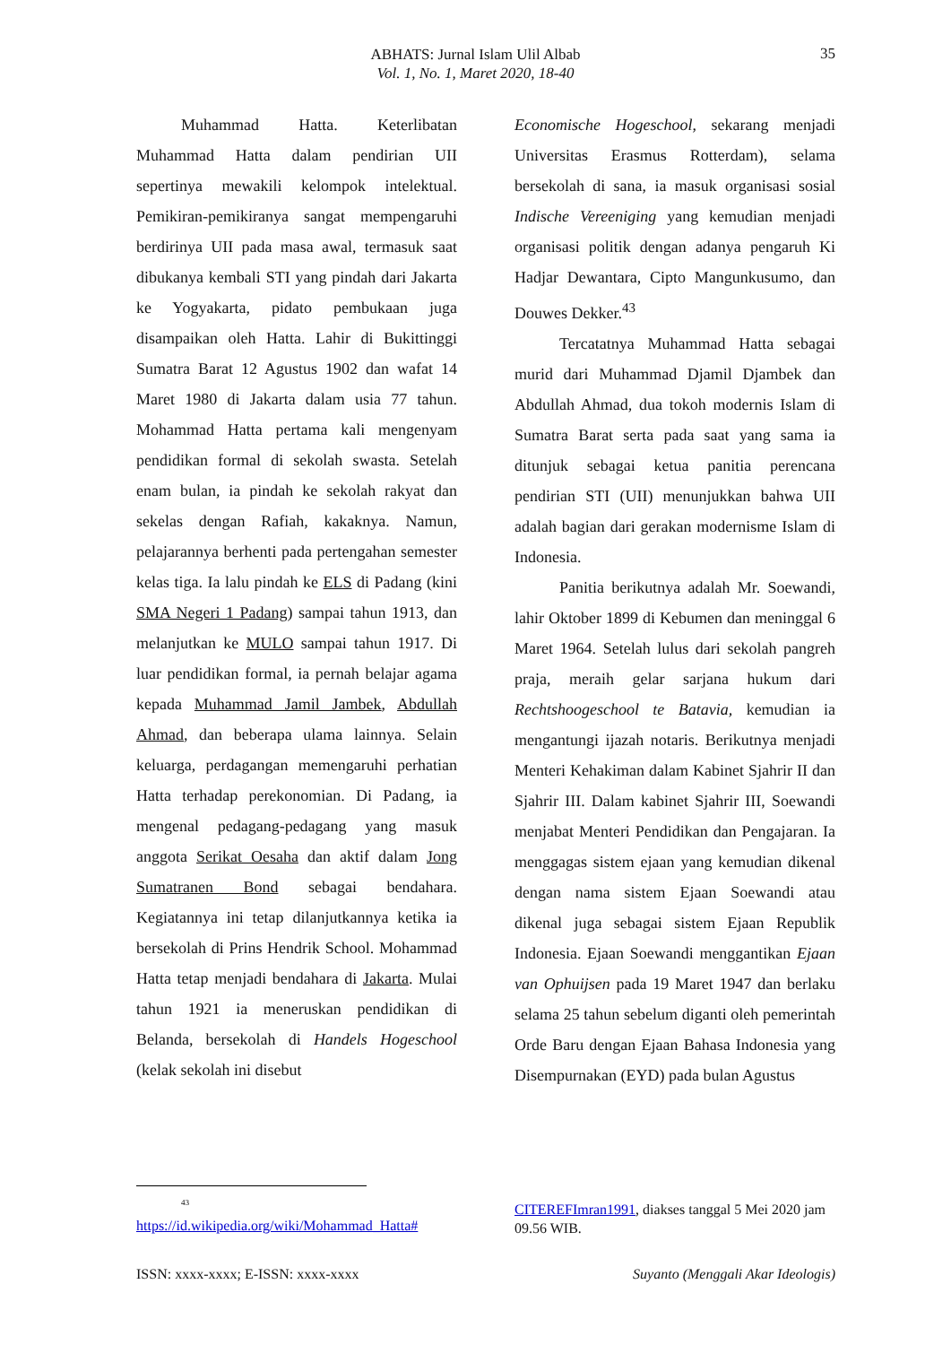ABHATS: Jurnal Islam Ulil Albab
Vol. 1, No. 1, Maret 2020, 18-40
35
Muhammad Hatta. Keterlibatan Muhammad Hatta dalam pendirian UII sepertinya mewakili kelompok intelektual. Pemikiran-pemikiranya sangat mempengaruhi berdirinya UII pada masa awal, termasuk saat dibukanya kembali STI yang pindah dari Jakarta ke Yogyakarta, pidato pembukaan juga disampaikan oleh Hatta. Lahir di Bukittinggi Sumatra Barat 12 Agustus 1902 dan wafat 14 Maret 1980 di Jakarta dalam usia 77 tahun. Mohammad Hatta pertama kali mengenyam pendidikan formal di sekolah swasta. Setelah enam bulan, ia pindah ke sekolah rakyat dan sekelas dengan Rafiah, kakaknya. Namun, pelajarannya berhenti pada pertengahan semester kelas tiga. Ia lalu pindah ke ELS di Padang (kini SMA Negeri 1 Padang) sampai tahun 1913, dan melanjutkan ke MULO sampai tahun 1917. Di luar pendidikan formal, ia pernah belajar agama kepada Muhammad Jamil Jambek, Abdullah Ahmad, dan beberapa ulama lainnya. Selain keluarga, perdagangan memengaruhi perhatian Hatta terhadap perekonomian. Di Padang, ia mengenal pedagang-pedagang yang masuk anggota Serikat Oesaha dan aktif dalam Jong Sumatranen Bond sebagai bendahara. Kegiatannya ini tetap dilanjutkannya ketika ia bersekolah di Prins Hendrik School. Mohammad Hatta tetap menjadi bendahara di Jakarta. Mulai tahun 1921 ia meneruskan pendidikan di Belanda, bersekolah di Handels Hogeschool (kelak sekolah ini disebut
Economische Hogeschool, sekarang menjadi Universitas Erasmus Rotterdam), selama bersekolah di sana, ia masuk organisasi sosial Indische Vereeniging yang kemudian menjadi organisasi politik dengan adanya pengaruh Ki Hadjar Dewantara, Cipto Mangunkusumo, dan Douwes Dekker.<sup>43</sup>
Tercatatnya Muhammad Hatta sebagai murid dari Muhammad Djamil Djambek dan Abdullah Ahmad, dua tokoh modernis Islam di Sumatra Barat serta pada saat yang sama ia ditunjuk sebagai ketua panitia perencana pendirian STI (UII) menunjukkan bahwa UII adalah bagian dari gerakan modernisme Islam di Indonesia.
Panitia berikutnya adalah Mr. Soewandi, lahir Oktober 1899 di Kebumen dan meninggal 6 Maret 1964. Setelah lulus dari sekolah pangreh praja, meraih gelar sarjana hukum dari Rechtshoogeschool te Batavia, kemudian ia mengantungi ijazah notaris. Berikutnya menjadi Menteri Kehakiman dalam Kabinet Sjahrir II dan Sjahrir III. Dalam kabinet Sjahrir III, Soewandi menjabat Menteri Pendidikan dan Pengajaran. Ia menggagas sistem ejaan yang kemudian dikenal dengan nama sistem Ejaan Soewandi atau dikenal juga sebagai sistem Ejaan Republik Indonesia. Ejaan Soewandi menggantikan Ejaan van Ophuijsen pada 19 Maret 1947 dan berlaku selama 25 tahun sebelum diganti oleh pemerintah Orde Baru dengan Ejaan Bahasa Indonesia yang Disempurnakan (EYD) pada bulan Agustus
<sup>43</sup>
https://id.wikipedia.org/wiki/Mohammad_Hatta#
CITEREFImran1991, diakses tanggal 5 Mei 2020 jam 09.56 WIB.
ISSN: xxxx-xxxx; E-ISSN: xxxx-xxxx Suyanto (Menggali Akar Ideologis)